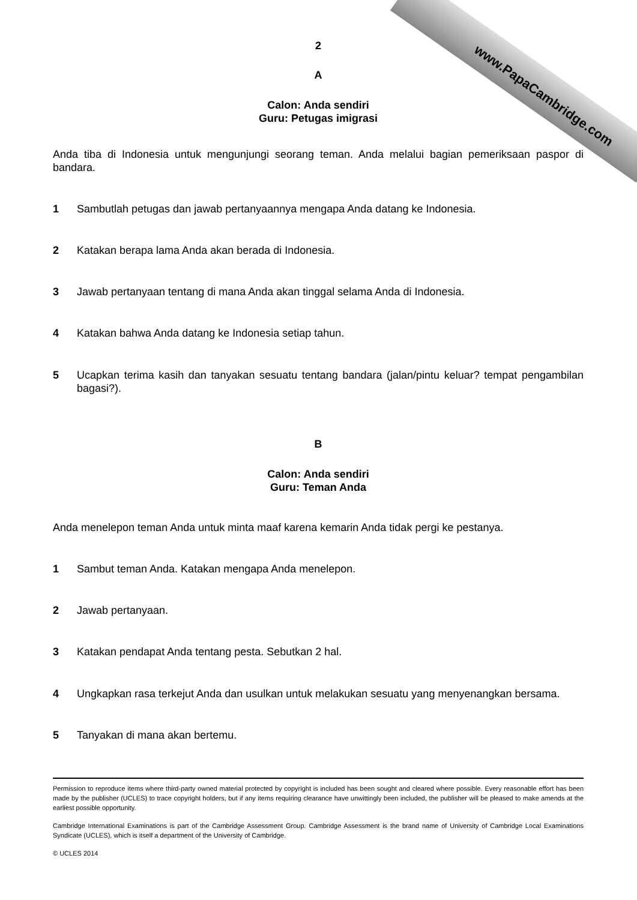2
A
Calon: Anda sendiri
Guru: Petugas imigrasi
Anda tiba di Indonesia untuk mengunjungi seorang teman. Anda melalui bagian pemeriksaan paspor di bandara.
1 Sambutlah petugas dan jawab pertanyaannya mengapa Anda datang ke Indonesia.
2 Katakan berapa lama Anda akan berada di Indonesia.
3 Jawab pertanyaan tentang di mana Anda akan tinggal selama Anda di Indonesia.
4 Katakan bahwa Anda datang ke Indonesia setiap tahun.
5 Ucapkan terima kasih dan tanyakan sesuatu tentang bandara (jalan/pintu keluar? tempat pengambilan bagasi?).
B
Calon: Anda sendiri
Guru: Teman Anda
Anda menelepon teman Anda untuk minta maaf karena kemarin Anda tidak pergi ke pestanya.
1 Sambut teman Anda. Katakan mengapa Anda menelepon.
2 Jawab pertanyaan.
3 Katakan pendapat Anda tentang pesta. Sebutkan 2 hal.
4 Ungkapkan rasa terkejut Anda dan usulkan untuk melakukan sesuatu yang menyenangkan bersama.
5 Tanyakan di mana akan bertemu.
Permission to reproduce items where third-party owned material protected by copyright is included has been sought and cleared where possible. Every reasonable effort has been made by the publisher (UCLES) to trace copyright holders, but if any items requiring clearance have unwittingly been included, the publisher will be pleased to make amends at the earliest possible opportunity.
Cambridge International Examinations is part of the Cambridge Assessment Group. Cambridge Assessment is the brand name of University of Cambridge Local Examinations Syndicate (UCLES), which is itself a department of the University of Cambridge.
© UCLES 2014
www.PapaCambridge.com